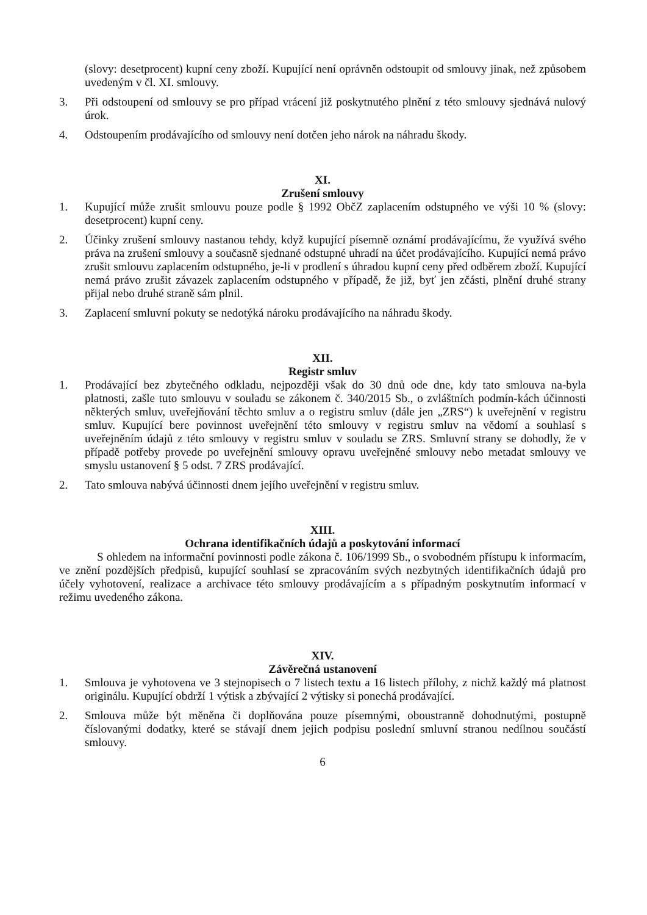(slovy: desetprocent) kupní ceny zboží. Kupující není oprávněn odstoupit od smlouvy jinak, než způsobem uvedeným v čl. XI. smlouvy.
3. Při odstoupení od smlouvy se pro případ vrácení již poskytnutého plnění z této smlouvy sjednává nulový úrok.
4. Odstoupením prodávajícího od smlouvy není dotčen jeho nárok na náhradu škody.
XI.
Zrušení smlouvy
1. Kupující může zrušit smlouvu pouze podle § 1992 ObčZ zaplacením odstupného ve výši 10 % (slovy: desetprocent) kupní ceny.
2. Účinky zrušení smlouvy nastanou tehdy, když kupující písemně oznámí prodávajícímu, že využívá svého práva na zrušení smlouvy a současně sjednané odstupné uhradí na účet prodávajícího. Kupující nemá právo zrušit smlouvu zaplacením odstupného, je-li v prodlení s úhradou kupní ceny před odběrem zboží. Kupující nemá právo zrušit závazek zaplacením odstupného v případě, že již, byť jen zčásti, plnění druhé strany přijal nebo druhé straně sám plnil.
3. Zaplacení smluvní pokuty se nedotýká nároku prodávajícího na náhradu škody.
XII.
Registr smluv
1. Prodávající bez zbytečného odkladu, nejpozději však do 30 dnů ode dne, kdy tato smlouva na-byla platnosti, zašle tuto smlouvu v souladu se zákonem č. 340/2015 Sb., o zvláštních podmín-kách účinnosti některých smluv, uveřejňování těchto smluv a o registru smluv (dále jen „ZRS“) k uveřejnění v registru smluv. Kupující bere povinnost uveřejnění této smlouvy v registru smluv na vědomí a souhlasí s uveřejněním údajů z této smlouvy v registru smluv v souladu se ZRS. Smluvní strany se dohodly, že v případě potřeby provede po uveřejnění smlouvy opravu uveřejněné smlouvy nebo metadat smlouvy ve smyslu ustanovení § 5 odst. 7 ZRS prodávající.
2. Tato smlouva nabývá účinnosti dnem jejího uveřejnění v registru smluv.
XIII.
Ochrana identifikačních údajů a poskytování informací
S ohledem na informační povinnosti podle zákona č. 106/1999 Sb., o svobodném přístupu k informacím, ve znění pozdějších předpisů, kupující souhlasí se zpracováním svých nezbytných identifikačních údajů pro účely vyhotovení, realizace a archivace této smlouvy prodávajícím a s případným poskytnutím informací v režimu uvedeného zákona.
XIV.
Závěrečná ustanovení
1. Smlouva je vyhotovena ve 3 stejnopisech o 7 listech textu a 16 listech přílohy, z nichž každý má platnost originálu. Kupující obdrží 1 výtisk a zbývající 2 výtisky si ponechá prodávající.
2. Smlouva může být měněna či doplňována pouze písemnými, oboustranně dohodnutými, postupně číslovanými dodatky, které se stávají dnem jejich podpisu poslední smluvní stranou nedílnou součástí smlouvy.
6